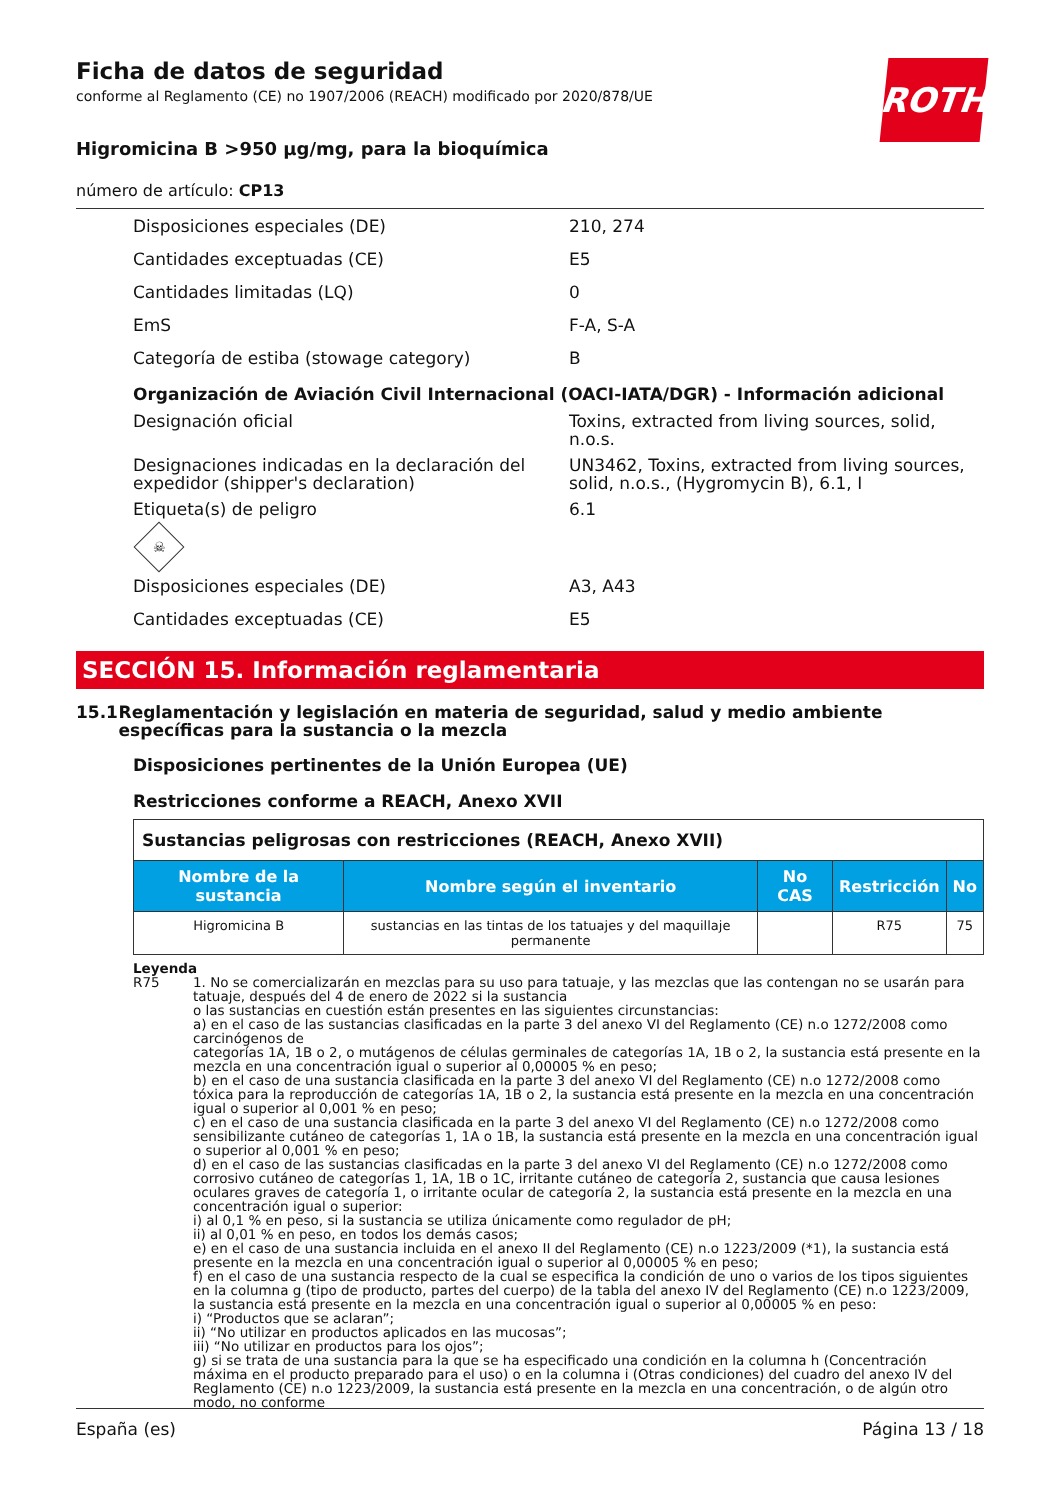ROTH
Ficha de datos de seguridad
conforme al Reglamento (CE) no 1907/2006 (REACH) modificado por 2020/878/UE
Higromicina B >950 µg/mg, para la bioquímica
número de artículo: CP13
Disposiciones especiales (DE) 210, 274
Cantidades exceptuadas (CE) E5
Cantidades limitadas (LQ) 0
EmS F-A, S-A
Categoría de estiba (stowage category) B
Organización de Aviación Civil Internacional (OACI-IATA/DGR) - Información adicional
Designación oficial Toxins, extracted from living sources, solid, n.o.s.
Designaciones indicadas en la declaración del expedidor (shipper's declaration)
UN3462, Toxins, extracted from living sources, solid, n.o.s., (Hygromycin B), 6.1, I
Etiqueta(s) de peligro 6.1
☠
Disposiciones especiales (DE) A3, A43
Cantidades exceptuadas (CE) E5
SECCIÓN 15. Información reglamentaria
15.1 Reglamentación y legislación en materia de seguridad, salud y medio ambiente específicas para la sustancia o la mezcla
Disposiciones pertinentes de la Unión Europea (UE)
Restricciones conforme a REACH, Anexo XVII
| Sustancias peligrosas con restricciones (REACH, Anexo XVII) | | | | |
| Nombre de la sustancia | Nombre según el inventario | No CAS | Restricción | No |
| Higromicina B | sustancias en las tintas de los tatuajes y del maquillaje permanente | | R75 | 75 |
Leyenda
R75 1. No se comercializarán en mezclas para su uso para tatuaje, y las mezclas que las contengan no se usarán para tatuaje, después del 4 de enero de 2022 si la sustancia
o las sustancias en cuestión están presentes en las siguientes circunstancias:
a) en el caso de las sustancias clasificadas en la parte 3 del anexo VI del Reglamento (CE) n.o 1272/2008 como carcinógenos de
categorías 1A, 1B o 2, o mutágenos de células germinales de categorías 1A, 1B o 2, la sustancia está presente en la mezcla en una concentración igual o superior al 0,00005 % en peso;
b) en el caso de una sustancia clasificada en la parte 3 del anexo VI del Reglamento (CE) n.o 1272/2008 como tóxica para la reproducción de categorías 1A, 1B o 2, la sustancia está presente en la mezcla en una concentración igual o superior al 0,001 % en peso;
c) en el caso de una sustancia clasificada en la parte 3 del anexo VI del Reglamento (CE) n.o 1272/2008 como sensibilizante cutáneo de categorías 1, 1A o 1B, la sustancia está presente en la mezcla en una concentración igual o superior al 0,001 % en peso;
d) en el caso de las sustancias clasificadas en la parte 3 del anexo VI del Reglamento (CE) n.o 1272/2008 como corrosivo cutáneo de categorías 1, 1A, 1B o 1C, irritante cutáneo de categoría 2, sustancia que causa lesiones oculares graves de categoría 1, o irritante ocular de categoría 2, la sustancia está presente en la mezcla en una concentración igual o superior:
i) al 0,1 % en peso, si la sustancia se utiliza únicamente como regulador de pH;
ii) al 0,01 % en peso, en todos los demás casos;
e) en el caso de una sustancia incluida en el anexo II del Reglamento (CE) n.o 1223/2009 (*1), la sustancia está presente en la mezcla en una concentración igual o superior al 0,00005 % en peso;
f) en el caso de una sustancia respecto de la cual se especifica la condición de uno o varios de los tipos siguientes en la columna g (tipo de producto, partes del cuerpo) de la tabla del anexo IV del Reglamento (CE) n.o 1223/2009, la sustancia está presente en la mezcla en una concentración igual o superior al 0,00005 % en peso:
i) “Productos que se aclaran”;
ii) “No utilizar en productos aplicados en las mucosas”;
iii) “No utilizar en productos para los ojos”;
g) si se trata de una sustancia para la que se ha especificado una condición en la columna h (Concentración máxima en el producto preparado para el uso) o en la columna i (Otras condiciones) del cuadro del anexo IV del Reglamento (CE) n.o 1223/2009, la sustancia está presente en la mezcla en una concentración, o de algún otro modo, no conforme
España (es) Página 13 / 18